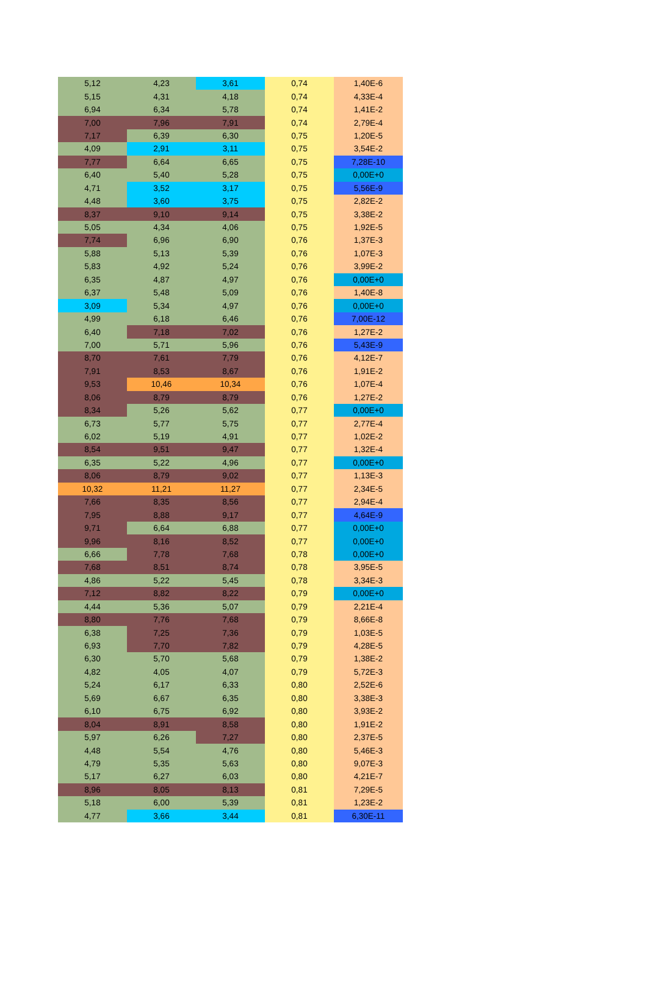| 5,12 | 4,23 | 3,61 | 0,74 | 1,40E-6 |
| 5,15 | 4,31 | 4,18 | 0,74 | 4,33E-4 |
| 6,94 | 6,34 | 5,78 | 0,74 | 1,41E-2 |
| 7,00 | 7,96 | 7,91 | 0,74 | 2,79E-4 |
| 7,17 | 6,39 | 6,30 | 0,75 | 1,20E-5 |
| 4,09 | 2,91 | 3,11 | 0,75 | 3,54E-2 |
| 7,77 | 6,64 | 6,65 | 0,75 | 7,28E-10 |
| 6,40 | 5,40 | 5,28 | 0,75 | 0,00E+0 |
| 4,71 | 3,52 | 3,17 | 0,75 | 5,56E-9 |
| 4,48 | 3,60 | 3,75 | 0,75 | 2,82E-2 |
| 8,37 | 9,10 | 9,14 | 0,75 | 3,38E-2 |
| 5,05 | 4,34 | 4,06 | 0,75 | 1,92E-5 |
| 7,74 | 6,96 | 6,90 | 0,76 | 1,37E-3 |
| 5,88 | 5,13 | 5,39 | 0,76 | 1,07E-3 |
| 5,83 | 4,92 | 5,24 | 0,76 | 3,99E-2 |
| 6,35 | 4,87 | 4,97 | 0,76 | 0,00E+0 |
| 6,37 | 5,48 | 5,09 | 0,76 | 1,40E-8 |
| 3,09 | 5,34 | 4,97 | 0,76 | 0,00E+0 |
| 4,99 | 6,18 | 6,46 | 0,76 | 7,00E-12 |
| 6,40 | 7,18 | 7,02 | 0,76 | 1,27E-2 |
| 7,00 | 5,71 | 5,96 | 0,76 | 5,43E-9 |
| 8,70 | 7,61 | 7,79 | 0,76 | 4,12E-7 |
| 7,91 | 8,53 | 8,67 | 0,76 | 1,91E-2 |
| 9,53 | 10,46 | 10,34 | 0,76 | 1,07E-4 |
| 8,06 | 8,79 | 8,79 | 0,76 | 1,27E-2 |
| 8,34 | 5,26 | 5,62 | 0,77 | 0,00E+0 |
| 6,73 | 5,77 | 5,75 | 0,77 | 2,77E-4 |
| 6,02 | 5,19 | 4,91 | 0,77 | 1,02E-2 |
| 8,54 | 9,51 | 9,47 | 0,77 | 1,32E-4 |
| 6,35 | 5,22 | 4,96 | 0,77 | 0,00E+0 |
| 8,06 | 8,79 | 9,02 | 0,77 | 1,13E-3 |
| 10,32 | 11,21 | 11,27 | 0,77 | 2,34E-5 |
| 7,66 | 8,35 | 8,56 | 0,77 | 2,94E-4 |
| 7,95 | 8,88 | 9,17 | 0,77 | 4,64E-9 |
| 9,71 | 6,64 | 6,88 | 0,77 | 0,00E+0 |
| 9,96 | 8,16 | 8,52 | 0,77 | 0,00E+0 |
| 6,66 | 7,78 | 7,68 | 0,78 | 0,00E+0 |
| 7,68 | 8,51 | 8,74 | 0,78 | 3,95E-5 |
| 4,86 | 5,22 | 5,45 | 0,78 | 3,34E-3 |
| 7,12 | 8,82 | 8,22 | 0,79 | 0,00E+0 |
| 4,44 | 5,36 | 5,07 | 0,79 | 2,21E-4 |
| 8,80 | 7,76 | 7,68 | 0,79 | 8,66E-8 |
| 6,38 | 7,25 | 7,36 | 0,79 | 1,03E-5 |
| 6,93 | 7,70 | 7,82 | 0,79 | 4,28E-5 |
| 6,30 | 5,70 | 5,68 | 0,79 | 1,38E-2 |
| 4,82 | 4,05 | 4,07 | 0,79 | 5,72E-3 |
| 5,24 | 6,17 | 6,33 | 0,80 | 2,52E-6 |
| 5,69 | 6,67 | 6,35 | 0,80 | 3,38E-3 |
| 6,10 | 6,75 | 6,92 | 0,80 | 3,93E-2 |
| 8,04 | 8,91 | 8,58 | 0,80 | 1,91E-2 |
| 5,97 | 6,26 | 7,27 | 0,80 | 2,37E-5 |
| 4,48 | 5,54 | 4,76 | 0,80 | 5,46E-3 |
| 4,79 | 5,35 | 5,63 | 0,80 | 9,07E-3 |
| 5,17 | 6,27 | 6,03 | 0,80 | 4,21E-7 |
| 8,96 | 8,05 | 8,13 | 0,81 | 7,29E-5 |
| 5,18 | 6,00 | 5,39 | 0,81 | 1,23E-2 |
| 4,77 | 3,66 | 3,44 | 0,81 | 6,30E-11 |